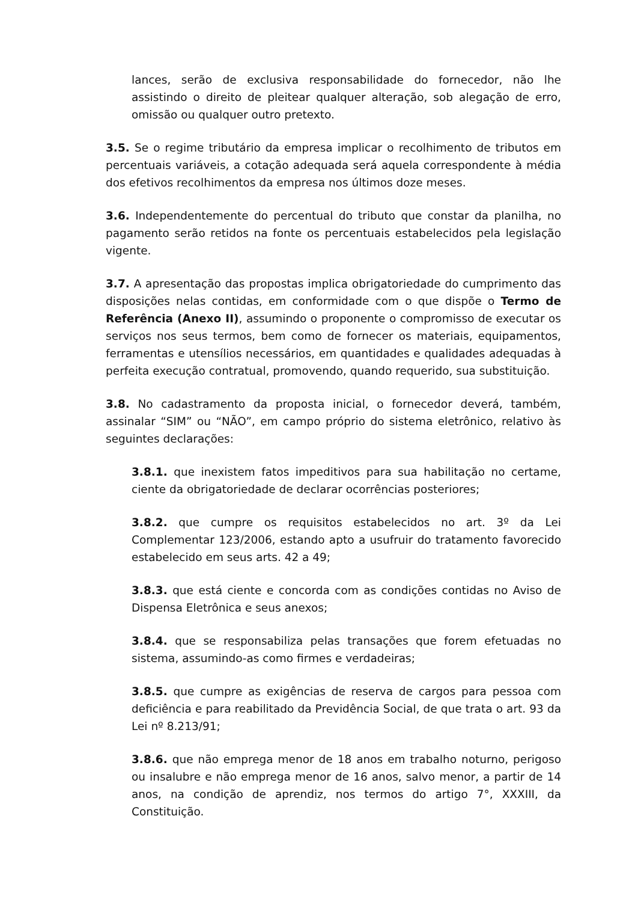lances, serão de exclusiva responsabilidade do fornecedor, não lhe assistindo o direito de pleitear qualquer alteração, sob alegação de erro, omissão ou qualquer outro pretexto.
3.5. Se o regime tributário da empresa implicar o recolhimento de tributos em percentuais variáveis, a cotação adequada será aquela correspondente à média dos efetivos recolhimentos da empresa nos últimos doze meses.
3.6. Independentemente do percentual do tributo que constar da planilha, no pagamento serão retidos na fonte os percentuais estabelecidos pela legislação vigente.
3.7. A apresentação das propostas implica obrigatoriedade do cumprimento das disposições nelas contidas, em conformidade com o que dispõe o Termo de Referência (Anexo II), assumindo o proponente o compromisso de executar os serviços nos seus termos, bem como de fornecer os materiais, equipamentos, ferramentas e utensílios necessários, em quantidades e qualidades adequadas à perfeita execução contratual, promovendo, quando requerido, sua substituição.
3.8. No cadastramento da proposta inicial, o fornecedor deverá, também, assinalar “SIM” ou “NÃO”, em campo próprio do sistema eletrônico, relativo às seguintes declarações:
3.8.1. que inexistem fatos impeditivos para sua habilitação no certame, ciente da obrigatoriedade de declarar ocorrências posteriores;
3.8.2. que cumpre os requisitos estabelecidos no art. 3º da Lei Complementar 123/2006, estando apto a usufruir do tratamento favorecido estabelecido em seus arts. 42 a 49;
3.8.3. que está ciente e concorda com as condições contidas no Aviso de Dispensa Eletrônica e seus anexos;
3.8.4. que se responsabiliza pelas transações que forem efetuadas no sistema, assumindo-as como firmes e verdadeiras;
3.8.5. que cumpre as exigências de reserva de cargos para pessoa com deficiência e para reabilitado da Previdência Social, de que trata o art. 93 da Lei nº 8.213/91;
3.8.6. que não emprega menor de 18 anos em trabalho noturno, perigoso ou insalubre e não emprega menor de 16 anos, salvo menor, a partir de 14 anos, na condição de aprendiz, nos termos do artigo 7°, XXXIII, da Constituição.